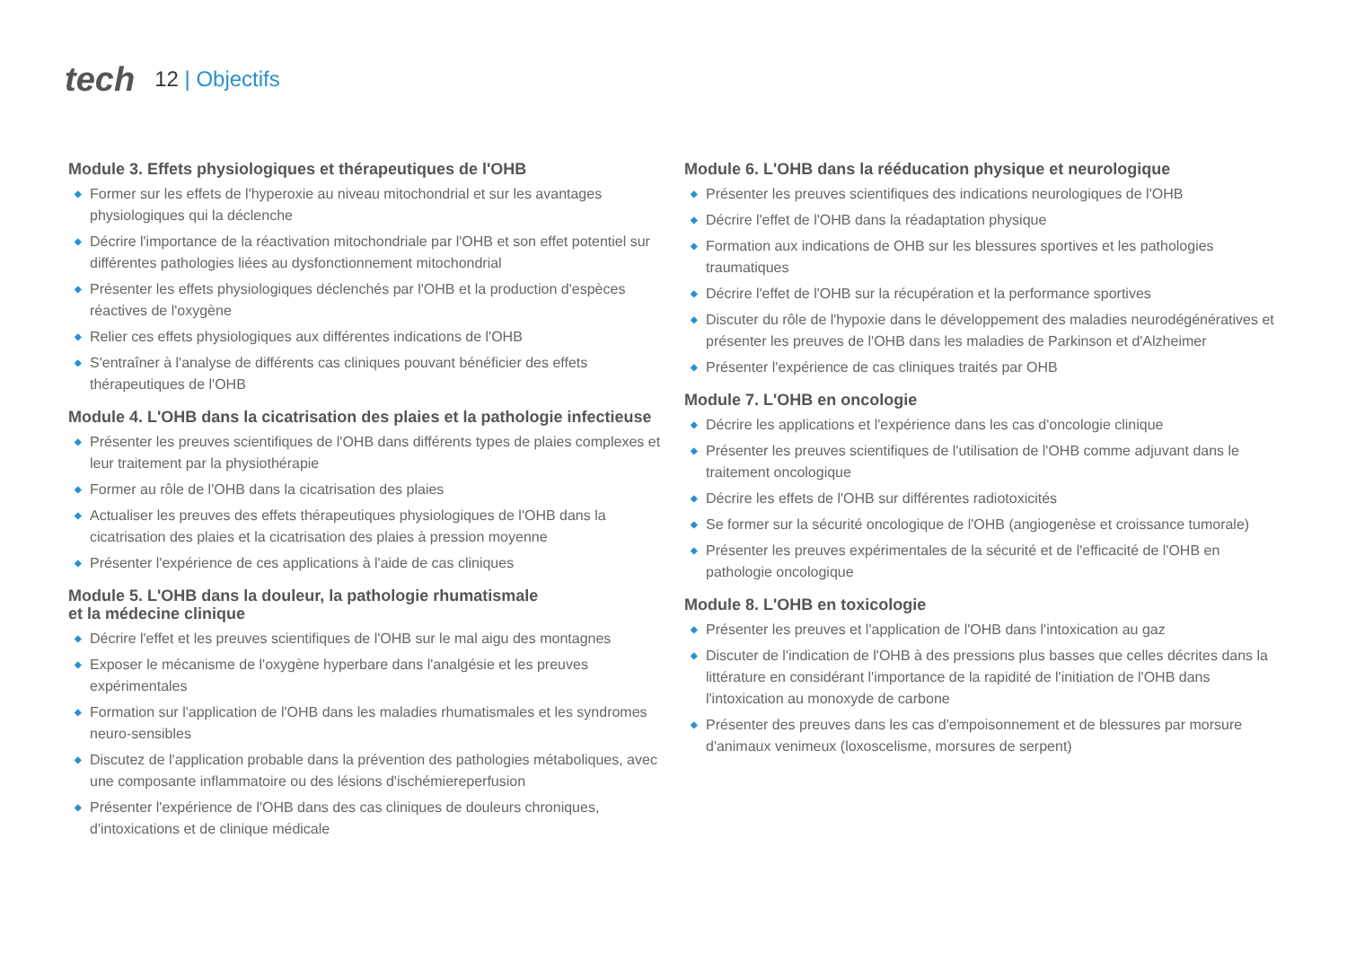tech
12 | Objectifs
Module 3. Effets physiologiques et thérapeutiques de l'OHB
◆ Former sur les effets de l'hyperoxie au niveau mitochondrial et sur les avantages physiologiques qui la déclenche
◆ Décrire l'importance de la réactivation mitochondriale par l'OHB et son effet potentiel sur différentes pathologies liées au dysfonctionnement mitochondrial
◆ Présenter les effets physiologiques déclenchés par l'OHB et la production d'espèces réactives de l'oxygène
◆ Relier ces effets physiologiques aux différentes indications de l'OHB
◆ S'entraîner à l'analyse de différents cas cliniques pouvant bénéficier des effets thérapeutiques de l'OHB
Module 4. L'OHB dans la cicatrisation des plaies et la pathologie infectieuse
◆ Présenter les preuves scientifiques de l'OHB dans différents types de plaies complexes et leur traitement par la physiothérapie
◆ Former au rôle de l'OHB dans la cicatrisation des plaies
◆ Actualiser les preuves des effets thérapeutiques physiologiques de l'OHB dans la cicatrisation des plaies et la cicatrisation des plaies à pression moyenne
◆ Présenter l'expérience de ces applications à l'aide de cas cliniques
Module 5. L'OHB dans la douleur, la pathologie rhumatismale
et la médecine clinique
◆ Décrire l'effet et les preuves scientifiques de l'OHB sur le mal aigu des montagnes
◆ Exposer le mécanisme de l'oxygène hyperbare dans l'analgésie et les preuves expérimentales
◆ Formation sur l'application de l'OHB dans les maladies rhumatismales et les syndromes neuro-sensibles
◆ Discutez de l'application probable dans la prévention des pathologies métaboliques, avec une composante inflammatoire ou des lésions d'ischémiereperfusion
◆ Présenter l'expérience de l'OHB dans des cas cliniques de douleurs chroniques, d'intoxications et de clinique médicale
Module 6. L'OHB dans la rééducation physique et neurologique
◆ Présenter les preuves scientifiques des indications neurologiques de l'OHB
◆ Décrire l'effet de l'OHB dans la réadaptation physique
◆ Formation aux indications de OHB sur les blessures sportives et les pathologies traumatiques
◆ Décrire l'effet de l'OHB sur la récupération et la performance sportives
◆ Discuter du rôle de l'hypoxie dans le développement des maladies neurodégénératives et présenter les preuves de l'OHB dans les maladies de Parkinson et d'Alzheimer
◆ Présenter l'expérience de cas cliniques traités par OHB
Module 7. L'OHB en oncologie
◆ Décrire les applications et l'expérience dans les cas d'oncologie clinique
◆ Présenter les preuves scientifiques de l'utilisation de l'OHB comme adjuvant dans le traitement oncologique
◆ Décrire les effets de l'OHB sur différentes radiotoxicités
◆ Se former sur la sécurité oncologique de l'OHB (angiogenèse et croissance tumorale)
◆ Présenter les preuves expérimentales de la sécurité et de l'efficacité de l'OHB en pathologie oncologique
Module 8. L'OHB en toxicologie
◆ Présenter les preuves et l'application de l'OHB dans l'intoxication au gaz
◆ Discuter de l'indication de l'OHB à des pressions plus basses que celles décrites dans la littérature en considérant l'importance de la rapidité de l'initiation de l'OHB dans l'intoxication au monoxyde de carbone
◆ Présenter des preuves dans les cas d'empoisonnement et de blessures par morsure d'animaux venimeux (loxoscelisme, morsures de serpent)